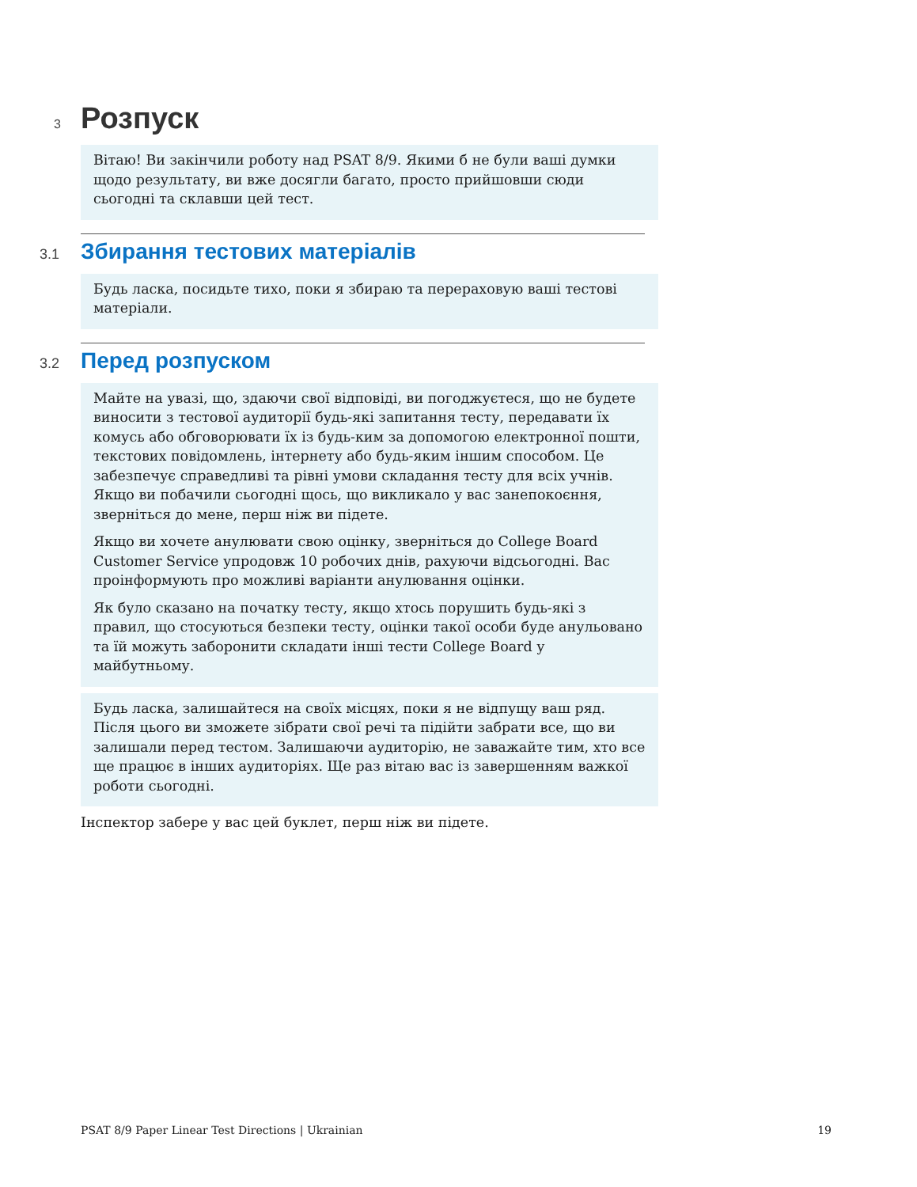3 Розпуск
Вітаю! Ви закінчили роботу над PSAT 8/9. Якими б не були ваші думки щодо результату, ви вже досягли багато, просто прийшовши сюди сьогодні та склавши цей тест.
3.1 Збирання тестових матеріалів
Будь ласка, посидьте тихо, поки я збираю та перераховую ваші тестові матеріали.
3.2 Перед розпуском
Майте на увазі, що, здаючи свої відповіді, ви погоджуєтеся, що не будете виносити з тестової аудиторії будь-які запитання тесту, передавати їх комусь або обговорювати їх із будь-ким за допомогою електронної пошти, текстових повідомлень, інтернету або будь-яким іншим способом. Це забезпечує справедливі та рівні умови складання тесту для всіх учнів. Якщо ви побачили сьогодні щось, що викликало у вас занепокоєння, зверніться до мене, перш ніж ви підете.
Якщо ви хочете анулювати свою оцінку, зверніться до College Board Customer Service упродовж 10 робочих днів, рахуючи відсьогодні. Вас проінформують про можливі варіанти анулювання оцінки.
Як було сказано на початку тесту, якщо хтось порушить будь-які з правил, що стосуються безпеки тесту, оцінки такої особи буде анульовано та їй можуть заборонити складати інші тести College Board у майбутньому.
Будь ласка, залишайтеся на своїх місцях, поки я не відпущу ваш ряд. Після цього ви зможете зібрати свої речі та підійти забрати все, що ви залишали перед тестом. Залишаючи аудиторію, не заважайте тим, хто все ще працює в інших аудиторіях. Ще раз вітаю вас із завершенням важкої роботи сьогодні.
Інспектор забере у вас цей буклет, перш ніж ви підете.
PSAT 8/9 Paper Linear Test Directions | Ukrainian 19